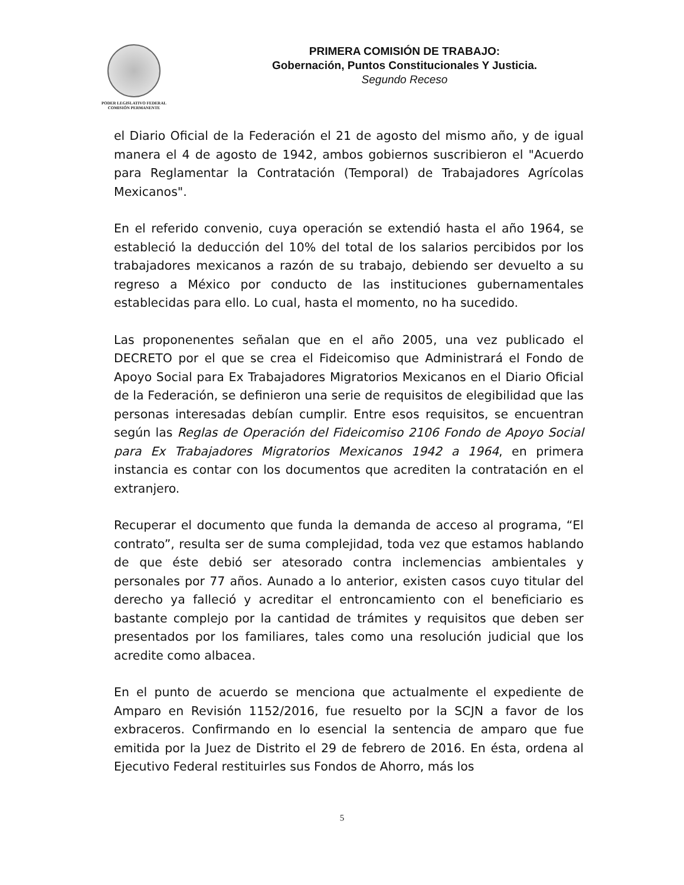PODER LEGISLATIVO FEDERAL
COMISIÓN PERMANENTE
PRIMERA COMISIÓN DE TRABAJO:
Gobernación, Puntos Constitucionales Y Justicia.
Segundo Receso
el Diario Oficial de la Federación el 21 de agosto del mismo año, y de igual manera el 4 de agosto de 1942, ambos gobiernos suscribieron el "Acuerdo para Reglamentar la Contratación (Temporal) de Trabajadores Agrícolas Mexicanos".
En el referido convenio, cuya operación se extendió hasta el año 1964, se estableció la deducción del 10% del total de los salarios percibidos por los trabajadores mexicanos a razón de su trabajo, debiendo ser devuelto a su regreso a México por conducto de las instituciones gubernamentales establecidas para ello. Lo cual, hasta el momento, no ha sucedido.
Las proponenentes señalan que en el año 2005, una vez publicado el DECRETO por el que se crea el Fideicomiso que Administrará el Fondo de Apoyo Social para Ex Trabajadores Migratorios Mexicanos en el Diario Oficial de la Federación, se definieron una serie de requisitos de elegibilidad que las personas interesadas debían cumplir. Entre esos requisitos, se encuentran según las Reglas de Operación del Fideicomiso 2106 Fondo de Apoyo Social para Ex Trabajadores Migratorios Mexicanos 1942 a 1964, en primera instancia es contar con los documentos que acrediten la contratación en el extranjero.
Recuperar el documento que funda la demanda de acceso al programa, “El contrato”, resulta ser de suma complejidad, toda vez que estamos hablando de que éste debió ser atesorado contra inclemencias ambientales y personales por 77 años. Aunado a lo anterior, existen casos cuyo titular del derecho ya falleció y acreditar el entroncamiento con el beneficiario es bastante complejo por la cantidad de trámites y requisitos que deben ser presentados por los familiares, tales como una resolución judicial que los acredite como albacea.
En el punto de acuerdo se menciona que actualmente el expediente de Amparo en Revisión 1152/2016, fue resuelto por la SCJN a favor de los exbraceros. Confirmando en lo esencial la sentencia de amparo que fue emitida por la Juez de Distrito el 29 de febrero de 2016. En ésta, ordena al Ejecutivo Federal restituirles sus Fondos de Ahorro, más los
5